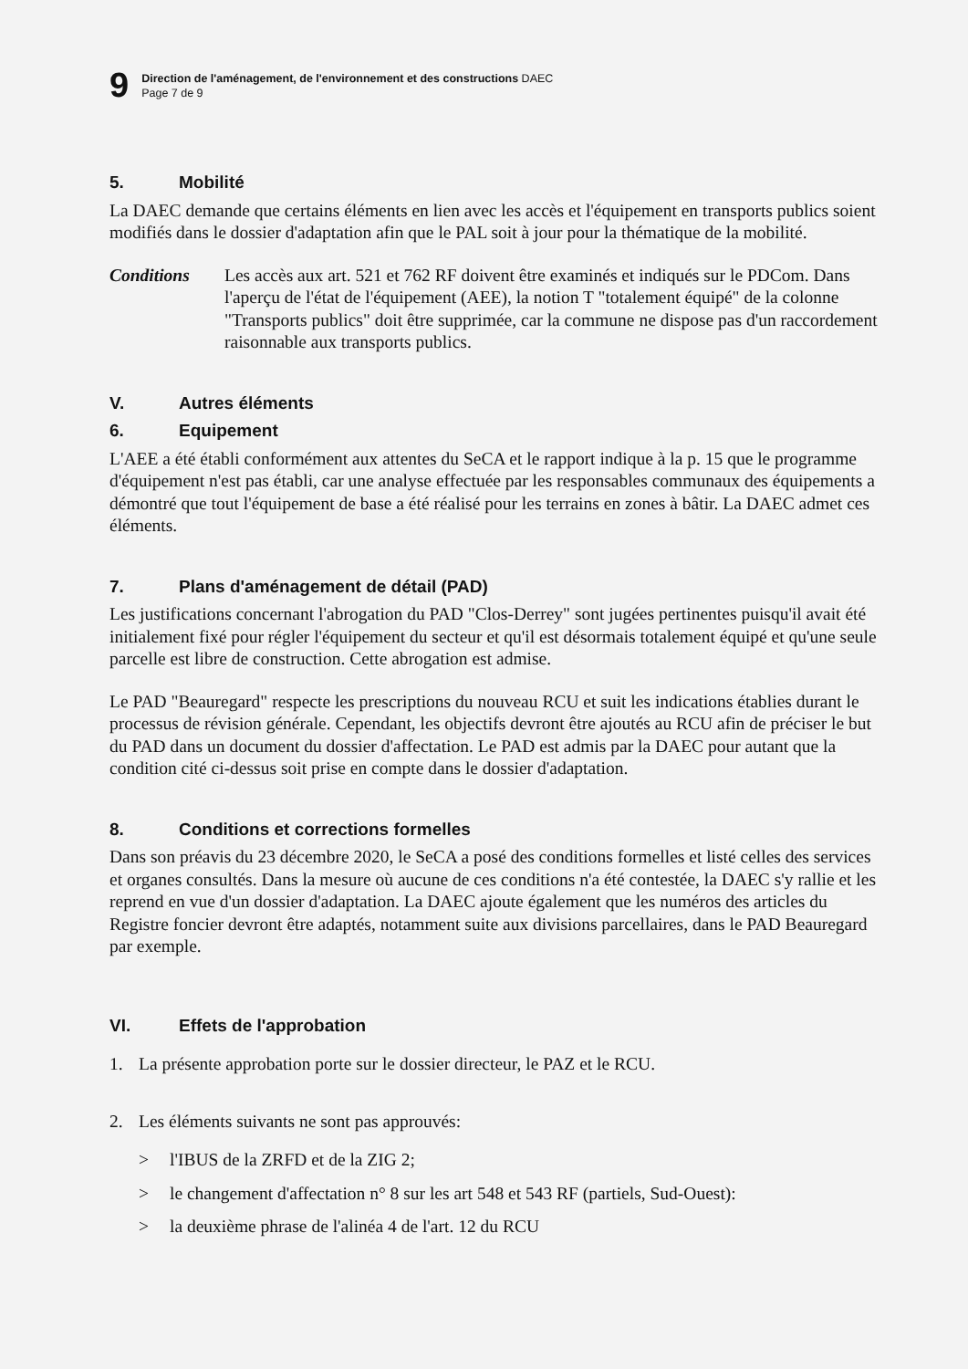9
Direction de l'aménagement, de l'environnement et des constructions DAEC
Page 7 de 9
5. Mobilité
La DAEC demande que certains éléments en lien avec les accès et l'équipement en transports publics soient modifiés dans le dossier d'adaptation afin que le PAL soit à jour pour la thématique de la mobilité.
Conditions Les accès aux art. 521 et 762 RF doivent être examinés et indiqués sur le PDCom. Dans l'aperçu de l'état de l'équipement (AEE), la notion T "totalement équipé" de la colonne "Transports publics" doit être supprimée, car la commune ne dispose pas d'un raccordement raisonnable aux transports publics.
V. Autres éléments
6. Equipement
L'AEE a été établi conformément aux attentes du SeCA et le rapport indique à la p. 15 que le programme d'équipement n'est pas établi, car une analyse effectuée par les responsables communaux des équipements a démontré que tout l'équipement de base a été réalisé pour les terrains en zones à bâtir. La DAEC admet ces éléments.
7. Plans d'aménagement de détail (PAD)
Les justifications concernant l'abrogation du PAD "Clos-Derrey" sont jugées pertinentes puisqu'il avait été initialement fixé pour régler l'équipement du secteur et qu'il est désormais totalement équipé et qu'une seule parcelle est libre de construction. Cette abrogation est admise.
Le PAD "Beauregard" respecte les prescriptions du nouveau RCU et suit les indications établies durant le processus de révision générale. Cependant, les objectifs devront être ajoutés au RCU afin de préciser le but du PAD dans un document du dossier d'affectation. Le PAD est admis par la DAEC pour autant que la condition cité ci-dessus soit prise en compte dans le dossier d'adaptation.
8. Conditions et corrections formelles
Dans son préavis du 23 décembre 2020, le SeCA a posé des conditions formelles et listé celles des services et organes consultés. Dans la mesure où aucune de ces conditions n'a été contestée, la DAEC s'y rallie et les reprend en vue d'un dossier d'adaptation. La DAEC ajoute également que les numéros des articles du Registre foncier devront être adaptés, notamment suite aux divisions parcellaires, dans le PAD Beauregard par exemple.
VI. Effets de l'approbation
1. La présente approbation porte sur le dossier directeur, le PAZ et le RCU.
2. Les éléments suivants ne sont pas approuvés:
> l'IBUS de la ZRFD et de la ZIG 2;
> le changement d'affectation n° 8 sur les art 548 et 543 RF (partiels, Sud-Ouest):
> la deuxième phrase de l'alinéa 4 de l'art. 12 du RCU